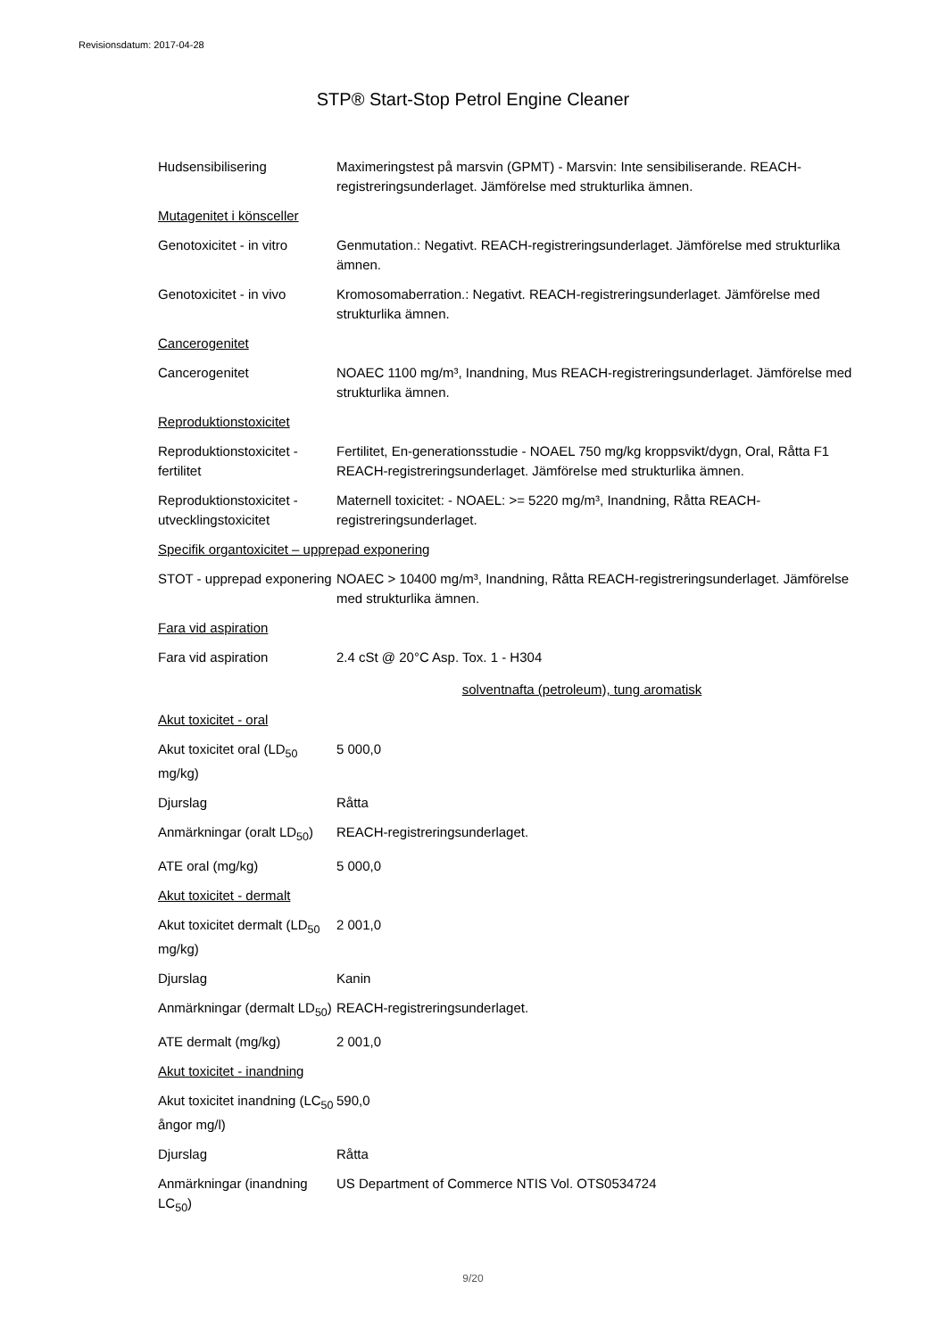Revisionsdatum: 2017-04-28
STP® Start-Stop Petrol Engine Cleaner
Hudsensibilisering Maximeringstest på marsvin (GPMT) - Marsvin: Inte sensibiliserande. REACH-registreringsunderlaget. Jämförelse med strukturlika ämnen.
Mutagenitet i könsceller
Genotoxicitet - in vitro
Genmutation.: Negativt. REACH-registreringsunderlaget. Jämförelse med strukturlika ämnen.
Genotoxicitet - in vivo
Kromosomaberration.: Negativt. REACH-registreringsunderlaget. Jämförelse med strukturlika ämnen.
Cancerogenitet
Cancerogenitet NOAEC 1100 mg/m³, Inandning, Mus REACH-registreringsunderlaget. Jämförelse med strukturlika ämnen.
Reproduktionstoxicitet
Reproduktionstoxicitet - fertilitet
Fertilitet, En-generationsstudie - NOAEL 750 mg/kg kroppsvikt/dygn, Oral, Råtta F1 REACH-registreringsunderlaget. Jämförelse med strukturlika ämnen.
Reproduktionstoxicitet - utvecklingstoxicitet
Maternell toxicitet: - NOAEL: >= 5220 mg/m³, Inandning, Råtta REACH-registreringsunderlaget.
Specifik organtoxicitet – upprepad exponering
STOT - upprepad exponering
NOAEC > 10400 mg/m³, Inandning, Råtta REACH-registreringsunderlaget. Jämförelse med strukturlika ämnen.
Fara vid aspiration
Fara vid aspiration 2.4 cSt @ 20°C Asp. Tox. 1 - H304
solventnafta (petroleum), tung aromatisk
Akut toxicitet - oral
Akut toxicitet oral (LD<sub>50</sub> mg/kg)
5 000,0
Djurslag Råtta
Anmärkningar (oralt LD<sub>50</sub>)
REACH-registreringsunderlaget.
ATE oral (mg/kg) 5 000,0
Akut toxicitet - dermalt
Akut toxicitet dermalt (LD<sub>50</sub> mg/kg)
2 001,0
Djurslag Kanin
Anmärkningar (dermalt LD<sub>50</sub>)
REACH-registreringsunderlaget.
ATE dermalt (mg/kg) 2 001,0
Akut toxicitet - inandning
Akut toxicitet inandning (LC<sub>50</sub> ångor mg/l)
590,0
Djurslag Råtta
Anmärkningar (inandning LC<sub>50</sub>)
US Department of Commerce NTIS Vol. OTS0534724
9/20